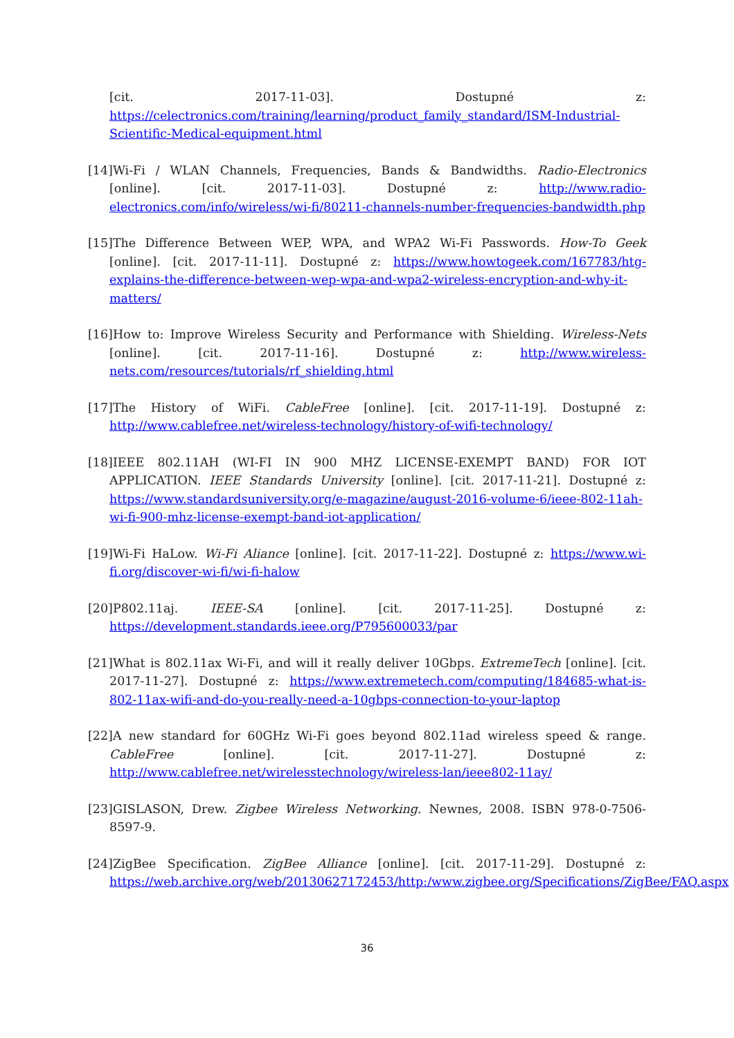[cit. 2017-11-03]. Dostupné z: https://celectronics.com/training/learning/product_family_standard/ISM-Industrial-Scientific-Medical-equipment.html
[14]Wi-Fi / WLAN Channels, Frequencies, Bands & Bandwidths. Radio-Electronics [online]. [cit. 2017-11-03]. Dostupné z: http://www.radio-electronics.com/info/wireless/wi-fi/80211-channels-number-frequencies-bandwidth.php
[15]The Difference Between WEP, WPA, and WPA2 Wi-Fi Passwords. How-To Geek [online]. [cit. 2017-11-11]. Dostupné z: https://www.howtogeek.com/167783/htg-explains-the-difference-between-wep-wpa-and-wpa2-wireless-encryption-and-why-it-matters/
[16]How to: Improve Wireless Security and Performance with Shielding. Wireless-Nets [online]. [cit. 2017-11-16]. Dostupné z: http://www.wireless-nets.com/resources/tutorials/rf_shielding.html
[17]The History of WiFi. CableFree [online]. [cit. 2017-11-19]. Dostupné z: http://www.cablefree.net/wireless-technology/history-of-wifi-technology/
[18]IEEE 802.11AH (WI-FI IN 900 MHZ LICENSE-EXEMPT BAND) FOR IOT APPLICATION. IEEE Standards University [online]. [cit. 2017-11-21]. Dostupné z: https://www.standardsuniversity.org/e-magazine/august-2016-volume-6/ieee-802-11ah-wi-fi-900-mhz-license-exempt-band-iot-application/
[19]Wi-Fi HaLow. Wi-Fi Aliance [online]. [cit. 2017-11-22]. Dostupné z: https://www.wi-fi.org/discover-wi-fi/wi-fi-halow
[20]P802.11aj. IEEE-SA [online]. [cit. 2017-11-25]. Dostupné z: https://development.standards.ieee.org/P795600033/par
[21]What is 802.11ax Wi-Fi, and will it really deliver 10Gbps. ExtremeTech [online]. [cit. 2017-11-27]. Dostupné z: https://www.extremetech.com/computing/184685-what-is-802-11ax-wifi-and-do-you-really-need-a-10gbps-connection-to-your-laptop
[22]A new standard for 60GHz Wi-Fi goes beyond 802.11ad wireless speed & range. CableFree [online]. [cit. 2017-11-27]. Dostupné z: http://www.cablefree.net/wirelesstechnology/wireless-lan/ieee802-11ay/
[23]GISLASON, Drew. Zigbee Wireless Networking. Newnes, 2008. ISBN 978-0-7506-8597-9.
[24]ZigBee Specification. ZigBee Alliance [online]. [cit. 2017-11-29]. Dostupné z: https://web.archive.org/web/20130627172453/http:/www.zigbee.org/Specifications/ZigBee/FAQ.aspx
36